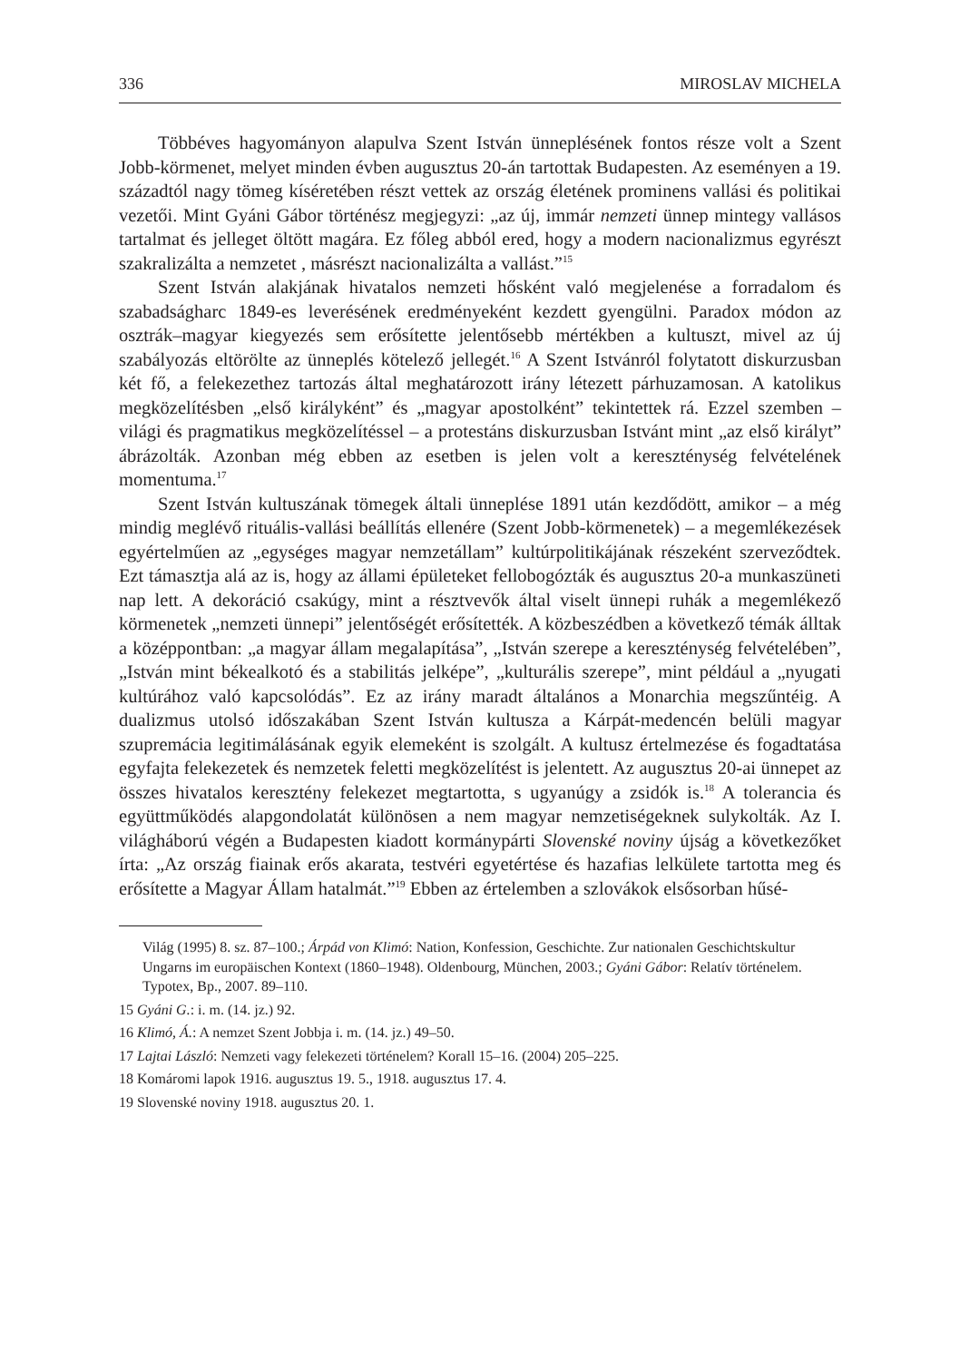336 MIROSLAV MICHELA
Többéves hagyományon alapulva Szent István ünneplésének fontos része volt a Szent Jobb-körmenet, melyet minden évben augusztus 20-án tartottak Budapesten. Az eseményen a 19. századtól nagy tömeg kíséretében részt vettek az ország életének prominens vallási és politikai vezetői. Mint Gyáni Gábor történész megjegyzi: „az új, immár nemzeti ünnep mintegy vallásos tartalmat és jelleget öltött magára. Ez főleg abból ered, hogy a modern nacionalizmus egyrészt szakralizálta a nemzetet , másrészt nacionalizálta a vallást.”<sup>15</sup>
Szent István alakjának hivatalos nemzeti hősként való megjelenése a forradalom és szabadságharc 1849-es leverésének eredményeként kezdett gyengülni. Paradox módon az osztrák–magyar kiegyezés sem erősítette jelentősebb mértékben a kultuszt, mivel az új szabályozás eltörölte az ünneplés kötelező jellegét.<sup>16</sup> A Szent Istvánról folytatott diskurzusban két fő, a felekezethez tartozás által meghatározott irány létezett párhuzamosan. A katolikus megközelítésben „első királyként” és „magyar apostolként” tekintettek rá. Ezzel szemben – világi és pragmatikus megközelítéssel – a protestáns diskurzusban Istvánt mint „az első királyt” ábrázolták. Azonban még ebben az esetben is jelen volt a kereszténység felvételének momentuma.<sup>17</sup>
Szent István kultuszának tömegek általi ünneplése 1891 után kezdődött, amikor – a még mindig meglévő rituális-vallási beállítás ellenére (Szent Jobb-körmenetek) – a megemlékezések egyértelműen az „egységes magyar nemzetállam” kultúrpolitikájának részeként szerveződtek. Ezt támasztja alá az is, hogy az állami épületeket fellobogózták és augusztus 20-a munkaszüneti nap lett. A dekoráció csakúgy, mint a résztvevők által viselt ünnepi ruhák a megemlékező körmenetek „nemzeti ünnepi” jelentőségét erősítették. A közbeszédben a következő témák álltak a középpontban: „a magyar állam megalapítása”, „István szerepe a kereszténység felvételében”, „István mint békealkotó és a stabilitás jelképe”, „kulturális szerepe”, mint például a „nyugati kultúrához való kapcsolódás”. Ez az irány maradt általános a Monarchia megszűntéig. A dualizmus utolsó időszakában Szent István kultusza a Kárpát-medencén belüli magyar szupremácia legitimálásának egyik elemeként is szolgált. A kultusz értelmezése és fogadtatása egyfajta felekezetek és nemzetek feletti megközelítést is jelentett. Az augusztus 20-ai ünnepet az összes hivatalos keresztény felekezet megtartotta, s ugyanúgy a zsidók is.<sup>18</sup> A tolerancia és együttműködés alapgondolatát különösen a nem magyar nemzetiségeknek sulykolták. Az I. világháború végén a Budapesten kiadott kormánypárti Slovenské noviny újság a következőket írta: „Az ország fiainak erős akarata, testvéri egyetértése és hazafias lelkülete tartotta meg és erősítette a Magyar Állam hatalmát.”<sup>19</sup> Ebben az értelemben a szlovákok elsősorban hűsé-
Világ (1995) 8. sz. 87–100.; Árpád von Klimó: Nation, Konfession, Geschichte. Zur nationalen Geschichtskultur Ungarns im europäischen Kontext (1860–1948). Oldenbourg, München, 2003.; Gyáni Gábor: Relatív történelem. Typotex, Bp., 2007. 89–110.
15 Gyáni G.: i. m. (14. jz.) 92.
16 Klimó, Á.: A nemzet Szent Jobbja i. m. (14. jz.) 49–50.
17 Lajtai László: Nemzeti vagy felekezeti történelem? Korall 15–16. (2004) 205–225.
18 Komáromi lapok 1916. augusztus 19. 5., 1918. augusztus 17. 4.
19 Slovenské noviny 1918. augusztus 20. 1.